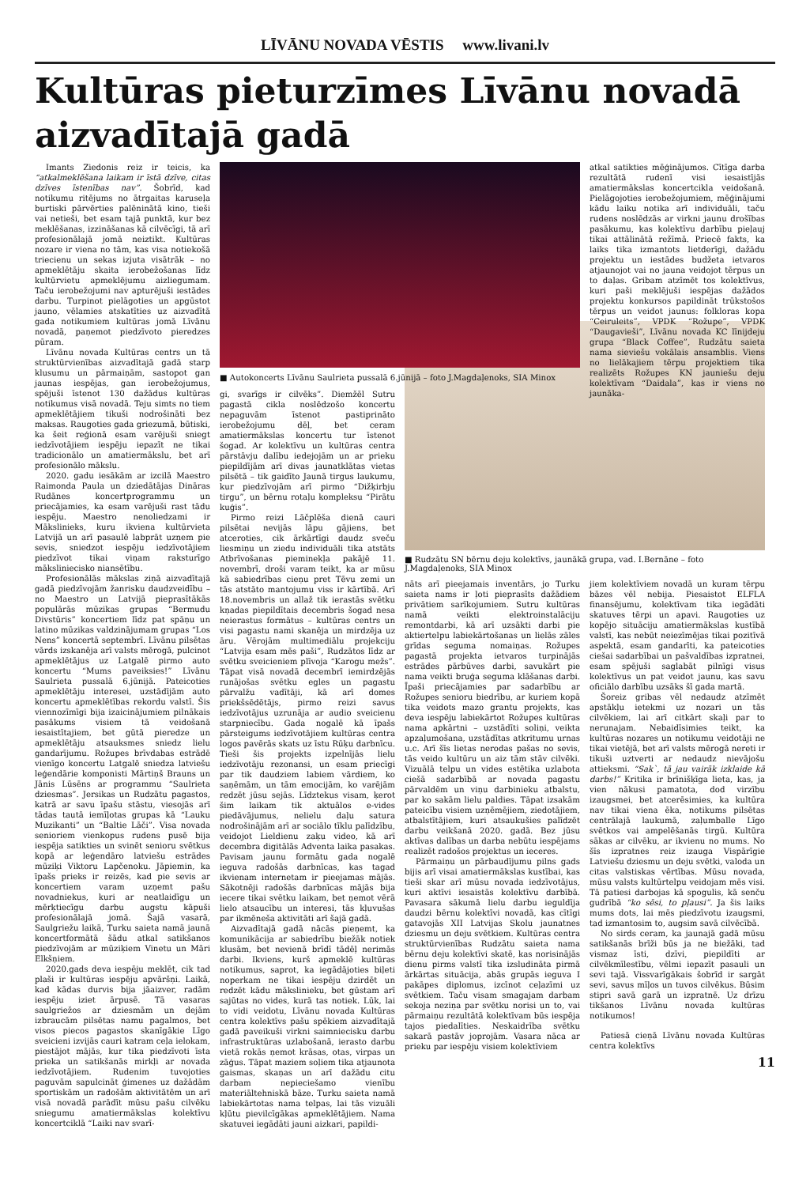LĪVĀNU NOVADA VĒSTIS www.livani.lv
Kultūras pieturzīmes Līvānu novadā aizvadītajā gadā
Imants Ziedonis reiz ir teicis, ka “atkalmeklēšana laikam ir īstā dzīve, citas dzīves īstenības nav”. Šobrīd, kad notikumu ritējums no ātrgaitas karuseļa burtiski pārvērties palēninātā kino, tieši vai netieši, bet esam tajā punktā, kur bez meklēšanas, izzināšanas kā cilvēcīgi, tā arī profesionālajā jomā neiztikt. Kultūras nozare ir viena no tām, kas visa notiekošā triecienu un sekas izjuta visātrāk – no apmeklētāju skaita ierobežošanas līdz kultūrvietu apmeklējumu aizliegumam. Taču ierobežojumi nav apturējuši iestādes darbu. Turpinot pielāgoties un apgūstot jauno, vēlamies atskatīties uz aizvadītā gada notikumiem kultūras jomā Līvānu novadā, paņemot piedzīvoto pieredzes pūram.
Līvānu novada Kultūras centrs un tā struktūrvienības aizvadītajā gadā starp klusumu un pārmaiņām, sastopot gan jaunas iespējas, gan ierobežojumus, spējuši īstenot 130 dažādus kultūras notikumus visā novadā. Teju simts no tiem apmeklētājiem tikuši nodrošināti bez maksas. Raugoties gada griezumā, būtiski, ka šeit reģionā esam varējuši sniegt iedzīvotājiem iespēju iepazīt ne tikai tradicionālo un amatiermākslu, bet arī profesionālo mākslu.
2020. gadu iesākām ar izcilā Maestro Raimonda Paula un dziedātājas Dināras Rudānes koncertprogrammu un priecājamies, ka esam varējuši rast tādu iespēju. Maestro nenoliedzami ir Mākslinieks, kuru ikviena kultūrvieta Latvijā un arī pasaulē labprāt uzņem pie sevis, sniedzot iespēju iedzīvotājiem piedzīvot tikai viņam raksturīgo mākslinieciskо niansētību.
Profesionālās mākslas ziņā aizvadītajā gadā piedzīvojām žanrisku daudzveidību – no Maestro un Latvijā pieprasītākās populārās mūzikas grupas “Bermudu Divstūris” koncertiem līdz pat spāņu un latino mūzikas valdzinājumam grupas “Los Nens” koncertā septembrī. Līvānu pilsētas vārds izskanēja arī valsts mērogā, pulcinot apmeklētājus uz Latgalē pirmo auto koncertu “Mums paveiksies!” Līvānu Saulrieta pussalā 6.jūnijā. Pateicoties apmeklētāju interesei, uzstādījām auto koncertu apmeklētības rekordu valstī. Šis viennozīmīgi bija izaicinājumiem pilnākais pasākums visiem tā veidošanā iesaistītajiem, bet gūtā pieredze un apmeklētāju atsauksmes sniedz lielu gandarījumu. Rožupes brīvdabas estrādē vienīgo koncertu Latgalē sniedza latviešu leģendārie komponisti Mārtiņš Brauns un Jānis Lūsēns ar programmu “Saulrieta dziesmas”. Jersikas un Rudzātu pagastos, katrā ar savu īpašu stāstu, viesojās arī tādas tautā iemīļotas grupas kā “Lauku Muzikanti” un “Baltie Lāči”. Visa novada senioriem vienkopus rudens pusē bija iespēja satikties un svinēt senioru svētkus kopā ar leģendāro latviešu estrādes mūziķi Viktoru Lapčenoku. Jāpiemin, ka īpašs prieks ir reizēs, kad pie sevis ar koncertiem varam uzņemt pašu novadniekus, kuri ar neatlaidīgu un mērķtiecīgu darbu augstu kāpuši profesionālajā jomā. Šajā vasarā, Saulgriežu laikā, Turku saieta namā jaunā koncertformātā šādu atkal satikšanos piedzīvojām ar mūziķiem Vinetu un Māri Elkšņiem.
2020.gads deva iespēju meklēt, cik tad plaši ir kultūras iespēju apvāršņi. Laikā, kad kādas durvis bija jāaizver, radām iespēju iziet ārpusē. Tā vasaras saulgriežos ar dziesmām un dejām izbraucām pilsētas namu pagalmos, bet visos piecos pagastos skanīgākie Līgo sveicieni izvijās cauri katram ceļa ielokam, piestājot mājās, kur tika piedzīvoti īsta prieka un satikšanās mirkļi ar novada iedzīvotājiem. Rudenim tuvojoties paguvām sapulcināt ģimenes uz dažādām sportiskām un radošām aktivitātēm un arī visā novadā parādīt mūsu pašu cilvēku sniegumu amatiermākslas kolektīvu koncertciklā “Laiki nav svarī-
■ Autokoncerts Līvānu Saulrieta pussalā 6.jūnijā – foto J.Magdaļenoks, SIA Minox
gi, svarīgs ir cilvēks”. Diemžēl Sutru pagastā cikla noslēdzošo koncertu nepaguvām īstenot pastiprināto ierobežojumu dēļ, bet ceram amatiermākslas koncertu tur īstenot šogad. Ar kolektīvu un kultūras centra pārstāvju dalību iedejojām un ar prieku piepildījām arī divas jaunatklātas vietas pilsētā – tik gaidīto Jaunā tirgus laukumu, kur piedzīvojām arī pirmo “Dižķirbju tirgu”, un bērnu rotaļu kompleksu “Pirātu kuģis”.
Pirmo reizi Lāčplēša dienā cauri pilsētai nevijās lāpu gājiens, bet atceroties, cik ārkārtīgi daudz sveču liesmiņu un ziedu individuāli tika atstāts Atbrīvošanas pieminekļa pakājē 11. novembrī, droši varam teikt, ka ar mūsu kā sabiedrības cieņu pret Tēvu zemi un tās atstāto mantojumu viss ir kārtībā. Arī 18.novembris un allaž tik ierastās svētku kņadas piepildītais decembris šogad nesa neierastus formātus – kultūras centrs un visi pagastu nami skanēja un mirdzēja uz āru. Vērojām multimediālu projekciju “Latvija esam mēs paši”, Rudzātos līdz ar svētku sveicieniem plīvoja “Karogu mežs”. Tāpat visā novadā decembrī iemirdzējās runājošas svētku egles un pagastu pārvalžu vadītāji, kā arī domes priekšsēdētājs, pirmo reizi savus iedzīvotājus uzrunāja ar audio sveicienu starpniecību. Gada nogalē kā īpašs pārsteigums iedzīvotājiem kultūras centra logos pavērās skats uz īstu Rūķu darbnīcu. Tieši šis projekts izpelnījās lielu iedzīvotāju rezonansi, un esam priecīgi par tik daudziem labiem vārdiem, ko saņēmām, un tām emocijām, ko varējām redzēt jūsu sejās. Līdztekus visam, ķerot šim laikam tik aktuālos e-vides piedāvājumus, nelielu daļu satura nodrošinājām arī ar sociālo tīklu palīdzību, veidojot Lieldienu zaķu video, kā arī decembra digitālās Adventa laika pasakas. Pavisam jaunu formātu gada nogalē ieguva radošās darbnīcas, kas tagad ikvienam internetam ir pieejamas mājās. Sākotnēji radošās darbnīcas mājās bija iecere tikai svētku laikam, bet ņemot vērā lielo atsaucību un interesi, tās kļuvušas par ikmēneša aktivitāti arī šajā gadā.
Aizvadītajā gadā nācās pieņemt, ka komunikācija ar sabiedrību biežāk notiek klusām, bet nevienā brīdī tādēļ nerimās darbi. Ikviens, kurš apmeklē kultūras notikumus, saprot, ka iegādājoties biļeti noperkam ne tikai iespēju dzirdēt un redzēt kādu mākslinieku, bet gūstam arī sajūtas no vides, kurā tas notiek. Lūk, lai to vidi veidotu, Līvānu novada Kultūras centra kolektīvs pašu spēkiem aizvadītajā gadā paveikuši virkni saimniecisku darbu infrastruktūras uzlabošanā, ierasto darbu vietā rokās ņemot krāsas, otas, virpas un zāģus. Tāpat maziem soļiem tika atjaunota gaismas, skaņas un arī dažādu citu darbam nepieciešamo vienību materiāltehniskā bāze. Turku saieta namā labiekārtotas nama telpas, lai tās vizuāli kļūtu pievilcīgākas apmeklētājiem. Nama skatuvei iegādāti jauni aizkari, papildi-
atkal satikties mēģinājumos. Cītīga darba rezultātā rudenī visi iesaistījās amatiermākslas koncertcikla veidošanā. Pielāgojoties ierobežojumiem, mēģinājumi kādu laiku notika arī individuāli, taču rudens noslēdzās ar virkni jaunu drošības pasākumu, kas kolektīvu darbību pieļauj tikai attālinātā režīmā. Priecē fakts, ka laiks tika izmantots lietderīgi, dažādu projektu un iestādes budžeta ietvaros atjaunojot vai no jauna veidojot tērpus un to daļas. Gribam atzīmēt tos kolektīvus, kuri paši meklējuši iespējas dažādos projektu konkursos papildināt trūkstošos tērpus un veidot jaunus: folkloras kopa “Ceiruleits”, VPDK “Rožupe”, VPDK “Daugavieši”, Līvānu novada KC līnijdeju grupa “Black Coffee”, Rudzātu saieta nama sieviešu vokālais ansamblis. Viens no lielākajiem tērpu projektiem tika realizēts Rožupes KN jauniešu deju kolektīvam “Daidala”, kas ir viens no jaunāka-
■ Rudzātu SN bērnu deju kolektīvs, jaunākā grupa, vad. I.Bernāne – foto J.Magdaļenoks, SIA Minox
nāts arī pieejamais inventārs, jo Turku saieta nams ir ļoti pieprasīts dažādiem privātiem sarīkojumiem. Sutru kultūras namā veikti elektroinstalāciju remontdarbi, kā arī uzsākti darbi pie aktiertelpu labiekārtošanas un lielās zāles grīdas seguma nomaiņas. Rožupes pagastā projekta ietvaros turpinājās estrādes pārbūves darbi, savukārt pie nama veikti bruģa seguma klāšanas darbi. Īpaši priecājamies par sadarbību ar Rožupes senioru biedrību, ar kuriem kopā tika veidots mazo grantu projekts, kas deva iespēju labiekārtot Rožupes kultūras nama apkārtni – uzstādīti soliņi, veikta apzaļumošana, uzstādītas atkritumu urnas u.c. Arī šīs lietas nerodas pašas no sevis, tās veido kultūru un aiz tām stāv cilvēki. Vizuālā telpu un vides estētika uzlabota ciešā sadarbībā ar novada pagastu pārvaldēm un viņu darbinieku atbalstu, par ko sakām lielu paldies. Tāpat izsakām pateicību visiem uzņēmējiem, ziedotājiem, atbalstītājiem, kuri atsaukušies palīdzēt darbu veikšanā 2020. gadā. Bez jūsu aktīvas dalības un darba nebūtu iespējams realizēt radošos projektus un ieceres.
Pārmaiņu un pārbaudījumu pilns gads bijis arī visai amatiermākslas kustībai, kas tieši skar arī mūsu novada iedzīvotājus, kuri aktīvi iesaistās kolektīvu darbībā. Pavasara sākumā lielu darbu ieguldīja daudzi bērnu kolektīvi novadā, kas cītīgi gatavojās XII Latvijas Skolu jaunatnes dziesmu un deju svētkiem. Kultūras centra struktūrvienības Rudzātu saieta nama bērnu deju kolektīvi skatē, kas norisinājās dienu pirms valstī tika izsludināta pirmā ārkārtas situācija, abās grupās ieguva I pakāpes diplomus, izcīnot ceļazīmi uz svētkiem. Taču visam smagajam darbam sekoja neziņa par svētku norisi un to, vai pārmaiņu rezultātā kolektīvam būs iespēja tajos piedalīties. Neskaidrība svētku sakarā pastāv joprojām. Vasara nāca ar prieku par iespēju visiem kolektīviem
jiem kolektīviem novadā un kuram tērpu bāzes vēl nebija. Piesaistot ELFLA finansējumu, kolektīvam tika iegādāti skatuves tērpi un apavi. Raugoties uz kopējo situāciju amatiermākslas kustībā valstī, kas nebūt neiezīmējas tikai pozitīvā aspektā, esam gandarīti, ka pateicoties ciešai sadarbībai un pašvaldības izpratnei, esam spējuši saglabāt pilnīgi visus kolektīvus un pat veidot jaunu, kas savu oficiālo darbību uzsāks šī gada martā.
Šoreiz gribas vēl nedaudz atzīmēt apstākļu ietekmi uz nozari un tās cilvēkiem, lai arī citkārt skaļi par to neruna­jam. Nebaidīsimies teikt, ka kultūras nozares un notikumu veidotāji ne tikai vietējā, bet arī valsts mērogā nereti ir tikuši uztverti ar nedaudz nievājošu attieksmi. “Sak`, tā jau vairāk izklaide kā darbs!” Kritika ir brīnišķīga lieta, kas, ja vien nākusi pamatota, dod virzību izaugsmei, bet atcerēsimies, ka kultūra nav tikai viena ēka, notikums pilsētas centrālajā laukumā, zaļumballe Līgo svētkos vai ampelēšanās tirgū. Kultūra sākas ar cilvēku, ar ikvienu no mums. No šīs izpratnes reiz izauga Vispārīgie Latviešu dziesmu un deju svētki, valoda un citas valstiskas vērtības. Mūsu novada, mūsu valsts kultūrtelpu veidojam mēs visi. Tā patiesi darbojas kā spogulis, kā senču gudrībā “ko sēsi, to pļausi”. Ja šis laiks mums dots, lai mēs piedzīvotu izaugsmi, tad izmantosim to, augsim savā cilvēcībā.
No sirds ceram, ka jaunajā gadā mūsu satikšanās brīži būs ja ne biežāki, tad vismaz īsti, dzīvi, piepildīti ar cilvēkmīlestību, vēlmi iepazīt pasauli un sevi tajā. Vissvarīgākais šobrīd ir sargāt sevi, savus mīļos un tuvos cilvēkus. Būsim stipri savā garā un izpratnē. Uz drīzu tikšanos Līvānu novada kultūras notikumos!
Patiesā cieņā Līvānu novada Kultūras centra kolektīvs
11